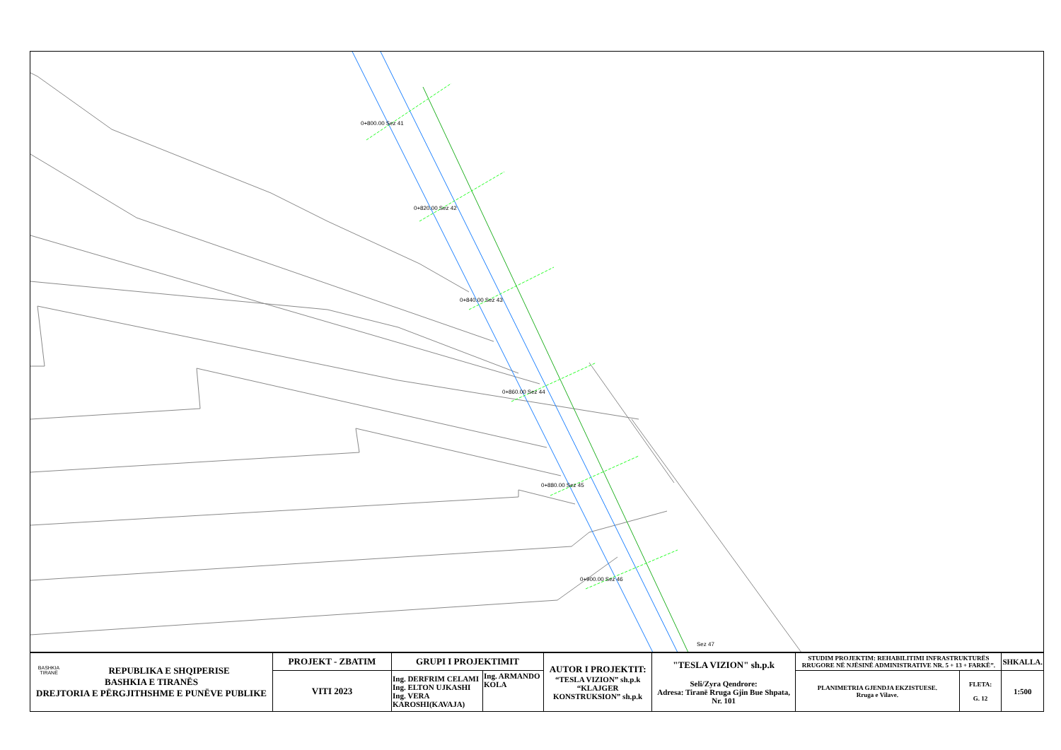0+800.00 Sez 41
0+820.00 Sez 42
0+840.00 Sez 43
0+860.00 Sez 44
0+880.00 Sez 45
0+900.00 Sez 46
Sez 47
| BASHKIA TIRANË REPUBLIKA E SHQIPERISE BASHKIA E TIRANËS DREJTORIA E PËRGJITHSHME E PUNËVE PUBLIKE | PROJEKT - ZBATIM | GRUPI I PROJEKTIMIT | | AUTOR I PROJEKTIT: “TESLA VIZION” sh.p.k “KLAJGER KONSTRUKSION” sh.p.k | "TESLA VIZION" sh.p.k Seli/Zyra Qendrore: Adresa: Tiranë Rruga Gjin Bue Shpata, Nr. 101 | STUDIM PROJEKTIM: REHABILITIMI INFRASTRUKTURËS RRUGORE NË NJËSINË ADMINISTRATIVE NR. 5 + 13 + FARKË”. | | SHKALLA. |
| | VITI 2023 | Ing. DERFRIM CELAMI Ing. ELTON UJKASHI Ing. VERA KAROSHI(KAVAJA) | Ing. ARMANDO KOLA | | | PLANIMETRIA GJENDJA EKZISTUESE. Rruga e Vilave. | FLETA: G. 12 | 1:500 |